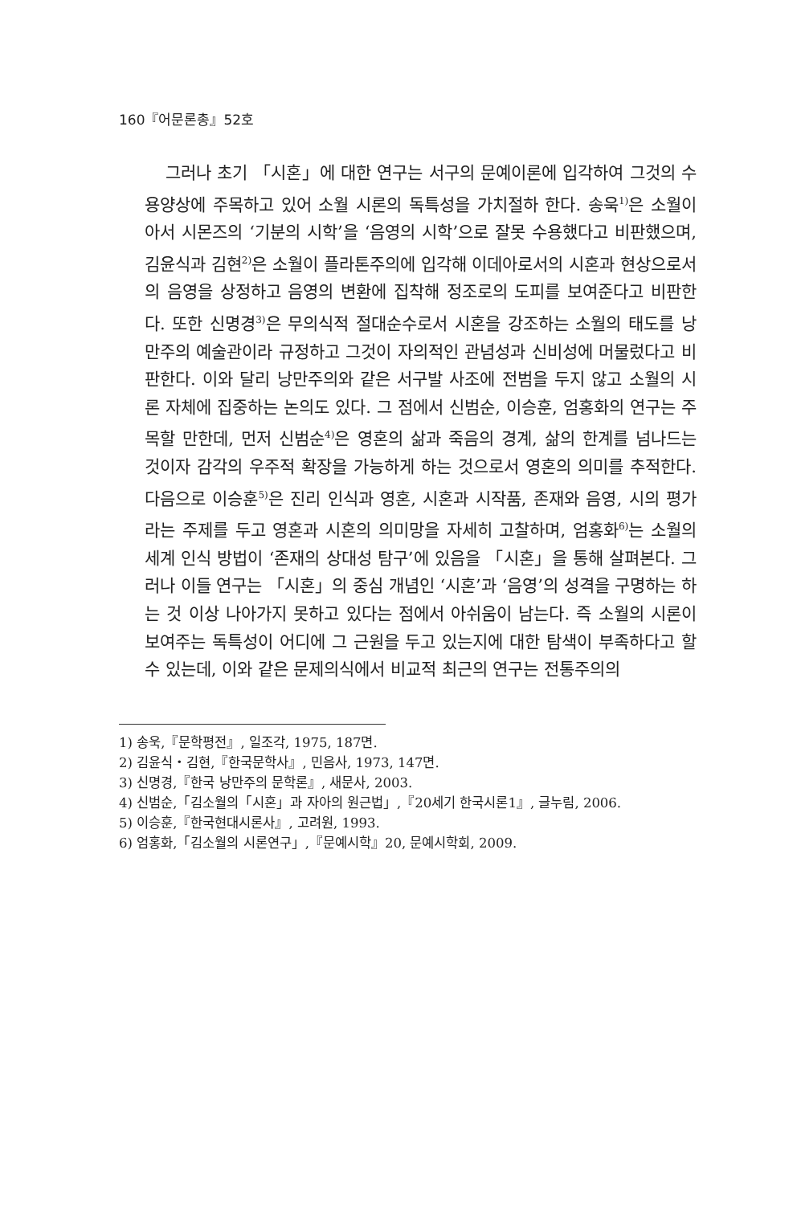160『어문론총』52호
그러나 초기 「시혼」에 대한 연구는 서구의 문예이론에 입각하여 그것의 수용양상에 주목하고 있어 소월 시론의 독특성을 가치절하 한다. 송욱<sup>1)</sup>은 소월이 아서 시몬즈의 ‘기분의 시학’을 ‘음영의 시학’으로 잘못 수용했다고 비판했으며, 김윤식과 김현<sup>2)</sup>은 소월이 플라톤주의에 입각해 이데아로서의 시혼과 현상으로서의 음영을 상정하고 음영의 변환에 집착해 정조로의 도피를 보여준다고 비판한다. 또한 신명경<sup>3)</sup>은 무의식적 절대순수로서 시혼을 강조하는 소월의 태도를 낭만주의 예술관이라 규정하고 그것이 자의적인 관념성과 신비성에 머물렀다고 비판한다. 이와 달리 낭만주의와 같은 서구발 사조에 전범을 두지 않고 소월의 시론 자체에 집중하는 논의도 있다. 그 점에서 신범순, 이승훈, 엄홍화의 연구는 주목할 만한데, 먼저 신범순<sup>4)</sup>은 영혼의 삶과 죽음의 경계, 삶의 한계를 넘나드는 것이자 감각의 우주적 확장을 가능하게 하는 것으로서 영혼의 의미를 추적한다. 다음으로 이승훈<sup>5)</sup>은 진리 인식과 영혼, 시혼과 시작품, 존재와 음영, 시의 평가라는 주제를 두고 영혼과 시혼의 의미망을 자세히 고찰하며, 엄홍화<sup>6)</sup>는 소월의 세계 인식 방법이 ‘존재의 상대성 탐구’에 있음을 「시혼」을 통해 살펴본다. 그러나 이들 연구는 「시혼」의 중심 개념인 ‘시혼’과 ‘음영’의 성격을 구명하는 하는 것 이상 나아가지 못하고 있다는 점에서 아쉬움이 남는다. 즉 소월의 시론이 보여주는 독특성이 어디에 그 근원을 두고 있는지에 대한 탐색이 부족하다고 할 수 있는데, 이와 같은 문제의식에서 비교적 최근의 연구는 전통주의의
1) 송욱,『문학평전』, 일조각, 1975, 187면.
2) 김윤식・김현,『한국문학사』, 민음사, 1973, 147면.
3) 신명경,『한국 낭만주의 문학론』, 새문사, 2003.
4) 신범순,「김소월의「시혼」과 자아의 원근법」,『20세기 한국시론1』, 글누림, 2006.
5) 이승훈,『한국현대시론사』, 고려원, 1993.
6) 엄홍화,「김소월의 시론연구」,『문예시학』20, 문예시학회, 2009.